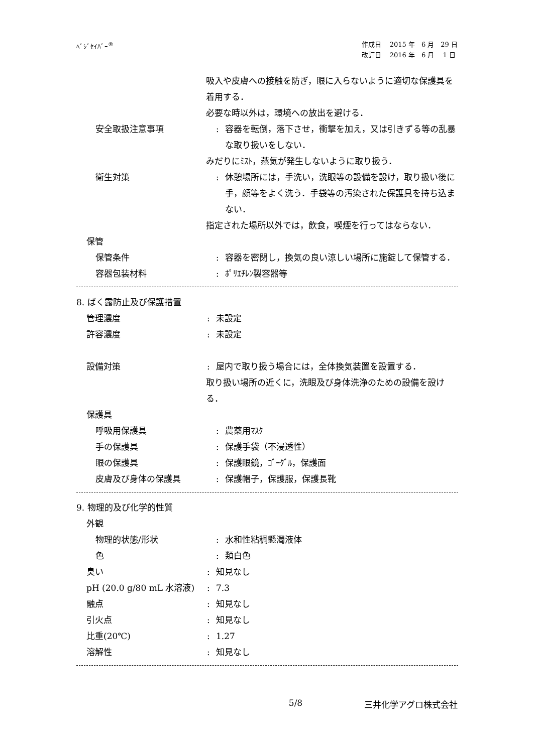ﾍﾞｼﾞｾｲﾊﾞｰ<sup>®</sup> 作成日　 2015 年　6 月　29 日
改訂日　 2016 年　6 月　 1 日
吸入や皮膚への接触を防ぎ，眼に入らないように適切な保護具を着用する．
必要な時以外は，環境への放出を避ける．
安全取扱注意事項 : 容器を転倒，落下させ，衝撃を加え，又は引きずる等の乱暴な取り扱いをしない．
みだりにﾐｽﾄ，蒸気が発生しないように取り扱う．
衛生対策 : 休憩場所には，手洗い，洗眼等の設備を設け，取り扱い後に手，顔等をよく洗う．手袋等の汚染された保護具を持ち込まない．
指定された場所以外では，飲食，喫煙を行ってはならない．
保管
保管条件 : 容器を密閉し，換気の良い涼しい場所に施錠して保管する．
容器包装材料 : ﾎﾟﾘｴﾁﾚﾝ製容器等
8. ばく露防止及び保護措置
管理濃度 : 未設定
許容濃度 : 未設定
設備対策 : 屋内で取り扱う場合には，全体換気装置を設置する．
取り扱い場所の近くに，洗眼及び身体洗浄のための設備を設ける．
保護具
呼吸用保護具 : 農薬用ﾏｽｸ
手の保護具 : 保護手袋（不浸透性）
眼の保護具 : 保護眼鏡，ｺﾞｰｸﾞﾙ，保護面
皮膚及び身体の保護具 : 保護帽子，保護服，保護長靴
9. 物理的及び化学的性質
外観
物理的状態/形状 : 水和性粘稠懸濁液体
色 : 類白色
臭い : 知見なし
pH (20.0 g/80 mL 水溶液) : 7.3
融点 : 知見なし
引火点 : 知見なし
比重(20℃) : 1.27
溶解性 : 知見なし
5/8 三井化学アグロ株式会社